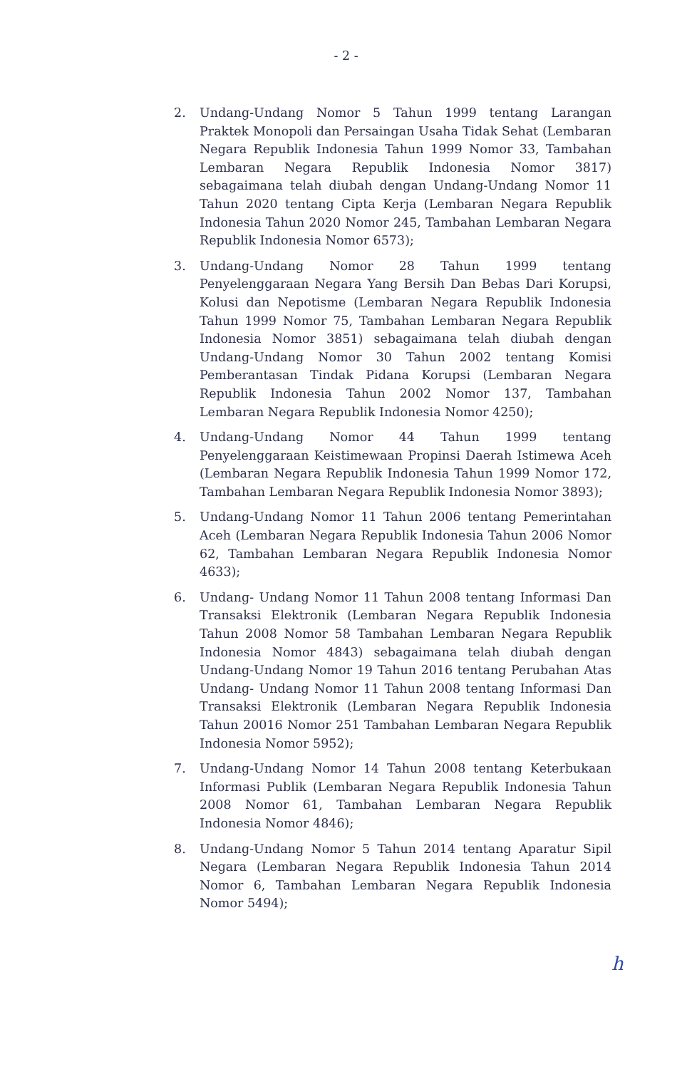- 2 -
2. Undang-Undang Nomor 5 Tahun 1999 tentang Larangan Praktek Monopoli dan Persaingan Usaha Tidak Sehat (Lembaran Negara Republik Indonesia Tahun 1999 Nomor 33, Tambahan Lembaran Negara Republik Indonesia Nomor 3817) sebagaimana telah diubah dengan Undang-Undang Nomor 11 Tahun 2020 tentang Cipta Kerja (Lembaran Negara Republik Indonesia Tahun 2020 Nomor 245, Tambahan Lembaran Negara Republik Indonesia Nomor 6573);
3. Undang-Undang Nomor 28 Tahun 1999 tentang Penyelenggaraan Negara Yang Bersih Dan Bebas Dari Korupsi, Kolusi dan Nepotisme (Lembaran Negara Republik Indonesia Tahun 1999 Nomor 75, Tambahan Lembaran Negara Republik Indonesia Nomor 3851) sebagaimana telah diubah dengan Undang-Undang Nomor 30 Tahun 2002 tentang Komisi Pemberantasan Tindak Pidana Korupsi (Lembaran Negara Republik Indonesia Tahun 2002 Nomor 137, Tambahan Lembaran Negara Republik Indonesia Nomor 4250);
4. Undang-Undang Nomor 44 Tahun 1999 tentang Penyelenggaraan Keistimewaan Propinsi Daerah Istimewa Aceh (Lembaran Negara Republik Indonesia Tahun 1999 Nomor 172, Tambahan Lembaran Negara Republik Indonesia Nomor 3893);
5. Undang-Undang Nomor 11 Tahun 2006 tentang Pemerintahan Aceh (Lembaran Negara Republik Indonesia Tahun 2006 Nomor 62, Tambahan Lembaran Negara Republik Indonesia Nomor 4633);
6. Undang- Undang Nomor 11 Tahun 2008 tentang Informasi Dan Transaksi Elektronik (Lembaran Negara Republik Indonesia Tahun 2008 Nomor 58 Tambahan Lembaran Negara Republik Indonesia Nomor 4843) sebagaimana telah diubah dengan Undang-Undang Nomor 19 Tahun 2016 tentang Perubahan Atas Undang- Undang Nomor 11 Tahun 2008 tentang Informasi Dan Transaksi Elektronik (Lembaran Negara Republik Indonesia Tahun 20016 Nomor 251 Tambahan Lembaran Negara Republik Indonesia Nomor 5952);
7. Undang-Undang Nomor 14 Tahun 2008 tentang Keterbukaan Informasi Publik (Lembaran Negara Republik Indonesia Tahun 2008 Nomor 61, Tambahan Lembaran Negara Republik Indonesia Nomor 4846);
8. Undang-Undang Nomor 5 Tahun 2014 tentang Aparatur Sipil Negara (Lembaran Negara Republik Indonesia Tahun 2014 Nomor 6, Tambahan Lembaran Negara Republik Indonesia Nomor 5494);
h